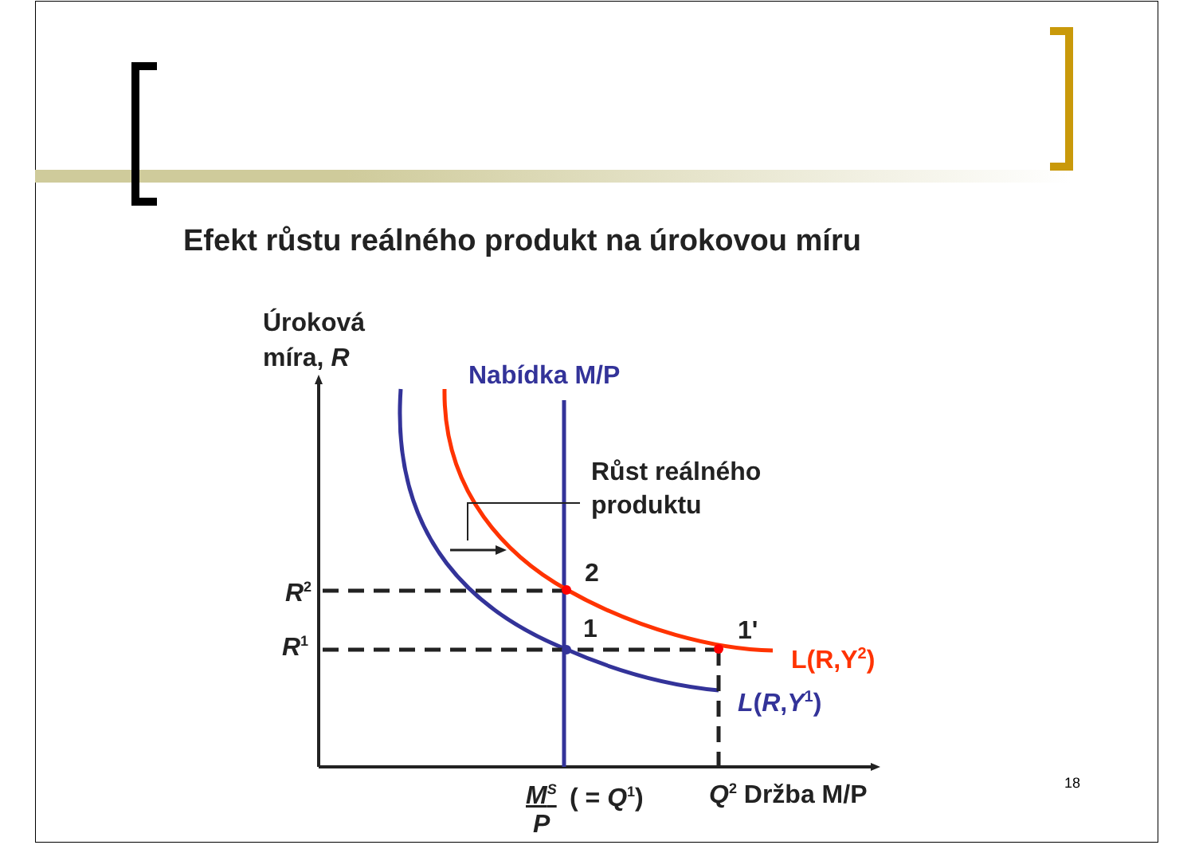Efekt růstu reálného produkt na úrokovou míru
Úroková
míra, R
Nabídka M/P
Růst reálného
produktu
2
1 1'
R<sup>2</sup>
R<sup>1</sup> L(R,Y<sup>2</sup>)
L(R,Y<sup>1</sup>)
M<sup>S</sup>
P
( = Q<sup>1</sup>) Q<sup>2</sup> Držba M/P 18